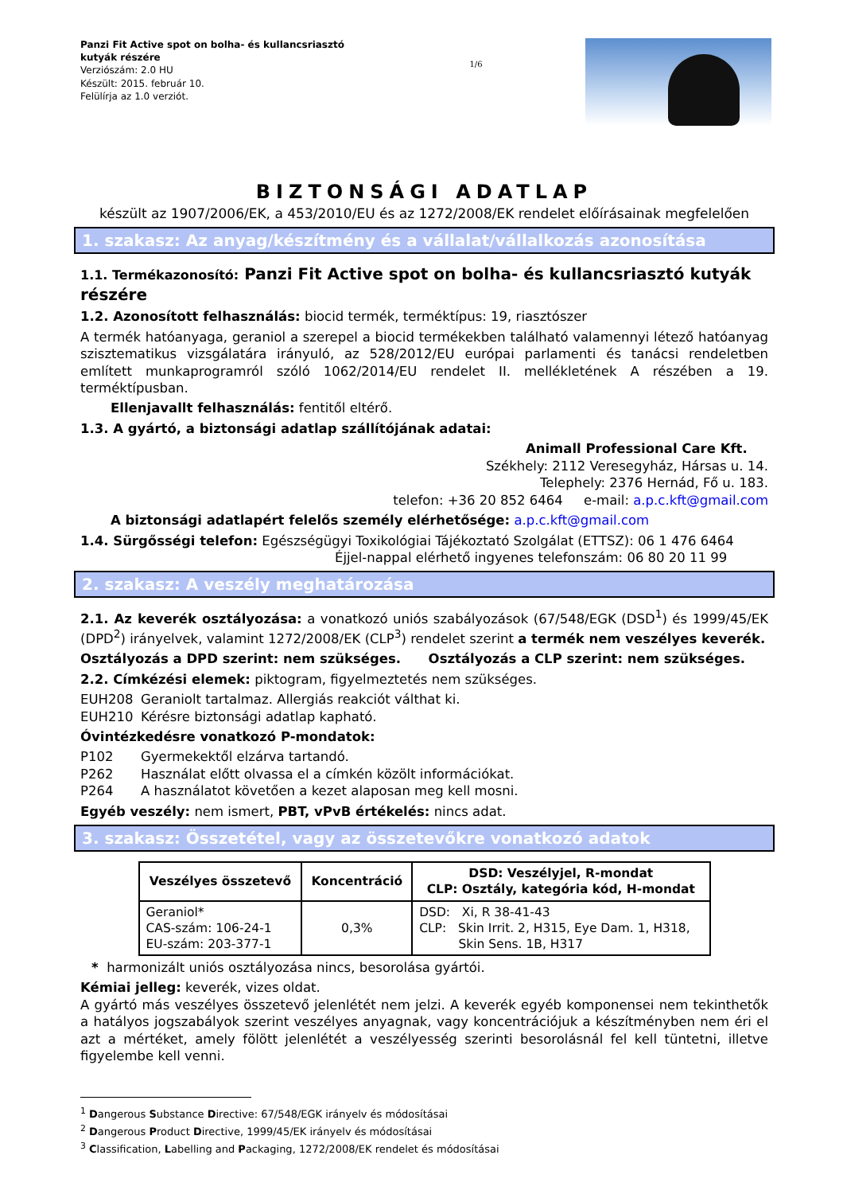Panzi Fit Active spot on bolha- és kullancsriasztó kutyák részére
Verziószám: 2.0 HU
Készült: 2015. február 10.
Felülírja az 1.0 verziót.
1/6
BIZTONSÁGI ADATLAP
készült az 1907/2006/EK, a 453/2010/EU és az 1272/2008/EK rendelet előírásainak megfelelően
1. szakasz: Az anyag/készítmény és a vállalat/vállalkozás azonosítása
1.1. Termékazonosító: Panzi Fit Active spot on bolha- és kullancsriasztó kutyák részére
1.2. Azonosított felhasználás: biocid termék, terméktípus: 19, riasztószer
A termék hatóanyaga, geraniol a szerepel a biocid termékekben található valamennyi létező hatóanyag szisztematikus vizsgálatára irányuló, az 528/2012/EU európai parlamenti és tanácsi rendeletben említett munkaprogramról szóló 1062/2014/EU rendelet II. mellékletének A részében a 19. terméktípusban.
Ellenjavallt felhasználás: fentitől eltérő.
1.3. A gyártó, a biztonsági adatlap szállítójának adatai:
Animall Professional Care Kft.
Székhely: 2112 Veresegyház, Hársas u. 14.
Telephely: 2376 Hernád, Fő u. 183.
telefon: +36 20 852 6464 e-mail: a.p.c.kft@gmail.com
A biztonsági adatlapért felelős személy elérhetősége: a.p.c.kft@gmail.com
1.4. Sürgősségi telefon: Egészségügyi Toxikológiai Tájékoztató Szolgálat (ETTSZ): 06 1 476 6464
Éjjel-nappal elérhető ingyenes telefonszám: 06 80 20 11 99
2. szakasz: A veszély meghatározása
2.1. Az keverék osztályozása: a vonatkozó uniós szabályozások (67/548/EGK (DSD<sup>1</sup>) és 1999/45/EK (DPD<sup>2</sup>) irányelvek, valamint 1272/2008/EK (CLP<sup>3</sup>) rendelet szerint a termék nem veszélyes keverék.
Osztályozás a DPD szerint: nem szükséges. Osztályozás a CLP szerint: nem szükséges.
2.2. Címkézési elemek: piktogram, figyelmeztetés nem szükséges.
EUH208 Geraniolt tartalmaz. Allergiás reakciót válthat ki.
EUH210 Kérésre biztonsági adatlap kapható.
Óvintézkedésre vonatkozó P-mondatok:
P102 Gyermekektől elzárva tartandó.
P262 Használat előtt olvassa el a címkén közölt információkat.
P264 A használatot követően a kezet alaposan meg kell mosni.
Egyéb veszély: nem ismert, PBT, vPvB értékelés: nincs adat.
3. szakasz: Összetétel, vagy az összetevőkre vonatkozó adatok
| Veszélyes összetevő | Koncentráció | DSD: Veszélyjel, R-mondat CLP: Osztály, kategória kód, H-mondat |
| --- | --- | --- |
| Geraniol* CAS-szám: 106-24-1 EU-szám: 203-377-1 | 0,3% | DSD: Xi, R 38-41-43 CLP: Skin Irrit. 2, H315, Eye Dam. 1, H318, Skin Sens. 1B, H317 |
* harmonizált uniós osztályozása nincs, besorolása gyártói.
Kémiai jelleg: keverék, vizes oldat.
A gyártó más veszélyes összetevő jelenlétét nem jelzi. A keverék egyéb komponensei nem tekinthetők a hatályos jogszabályok szerint veszélyes anyagnak, vagy koncentrációjuk a készítményben nem éri el azt a mértéket, amely fölött jelenlétét a veszélyesség szerinti besorolásnál fel kell tüntetni, illetve figyelembe kell venni.
<sup>1</sup> Dangerous Substance Directive: 67/548/EGK irányelv és módosításai
<sup>2</sup> Dangerous Product Directive, 1999/45/EK irányelv és módosításai
<sup>3</sup> Classification, Labelling and Packaging, 1272/2008/EK rendelet és módosításai